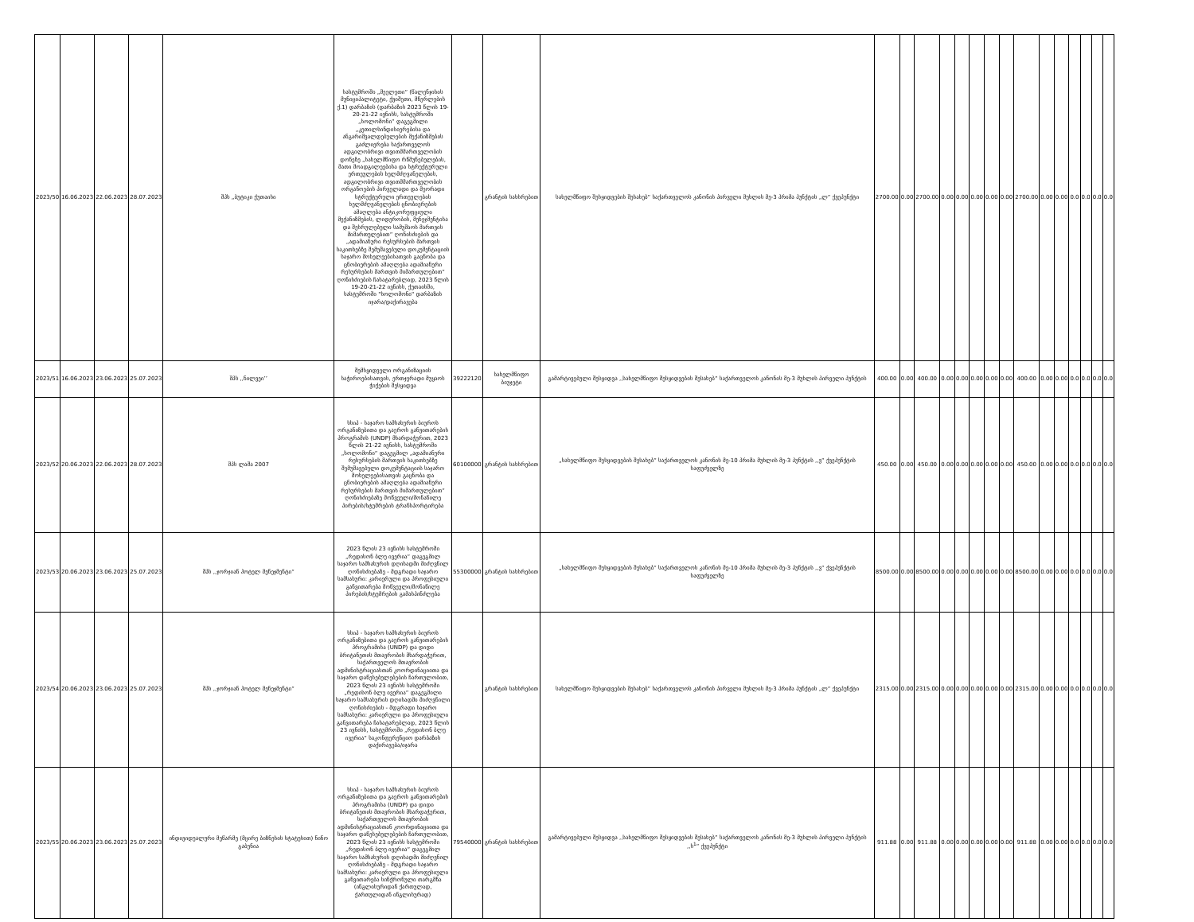| 2023/50 | 16.06.2023 | 22.06.2023 | 28.07.2023 | შპს „ბუტიკი ქუთაისი | სასტუმროში „მეელეთი“ (წალენჯიხის მუნიციპალიტეტი, ქვიშეთი, მწერლების ქ.1) დარბაზის (დარბაზის 2023 წლის 19-20-21-22 ივნისს, სასტუმროში „სოლომონი“ დაგეგმილი „კეთილსინდისიერებისა და ანგარიშვალდებულების მექანიზმების გაძლიერება საქართველოს ადგილობრივი თვითმმართველობის დონეზე „სახელმწიფო რწმუნებულების, მათი მოადგილეებისა და სტრუქტურული ერთეულების ხელმძღვანელების, ადგილობრივი თვითმმართველობის ორგანოების პირველადი და მეორადი სტრუქტურული ერთეულების ხელმძღვანელების ცნობიერების ამაღლება ანტიკორუფციული მექანიზმების, ლიდერობის, მენეჯმენტისა და შესრულებული სამუშაოს მართვის მიმართულებით“ ღონისძიების და „ადამიანური რესურსების მართვის საკითხებზე შემუშავებული დოკუმენტაციის საჯარო მოხელეებისათვის გაცნობა და ცნობიერების ამაღლება ადამიანური რესურსების მართვის მიმართულებით“ ღონისძიების ჩასატარებლად, 2023 წლის 19-20-21-22 ივნისს, ქუთაისში, სასტუმროში "სოლომონი" დარბაზის იჯარა/დაქირავება | | გრანტის სახსრებით | სახელმწიფო შესყიდვების შესახებ“ საქართველოს კანონის პირველი მუხლის მე-3 პრიმა პუნქტის „ლ“ ქვეპუნქტი | 2700.00 | 0.00 | 2700.00 | 0.00 | 0.00 | 0.00 | 0.00 | 0.00 | 2700.00 | 0.00 | 0.00 | 0.0 | 0.0 | 0.0 | 0.0 |
| 2023/51 | 16.06.2023 | 23.06.2023 | 25.07.2023 | შპს ,,ნილვეი’’ | შემსყიდველი ორგანიზაციის საჭიროებისათვის, ერთჯერადი მუყაოს ჭიქების შესყიდვა | 39222120 | სახელმწიფო ბიუჯეტი | გამარტივებული შესყიდვა ,,სახელმწიფო შესყიდვების შესახებ“ საქართველოს კანონის მე-3 მუხლის პირველი პუნქტის | 400.00 | 0.00 | 400.00 | 0.00 | 0.00 | 0.00 | 0.00 | 0.00 | 400.00 | 0.00 | 0.00 | 0.0 | 0.0 | 0.0 | 0.0 |
| 2023/52 | 20.06.2023 | 22.06.2023 | 28.07.2023 | შპს ლაშა 2007 | სსიპ - საჯარო სამსახურის ბიუროს ორგანიზებითა და გაეროს განვითარების პროგრამის (UNDP) მხარდაჭერით, 2023 წლის 21-22 ივნისს, სასტუმროში „სოლომონი“ დაგეგმილ „ადამიანური რესურსების მართვის საკითხებზე შემუშავებული დოკუმენტაციის საჯარო მოხელეებისათვის გაცნობა და ცნობიერების ამაღლება ადამიანური რესურსების მართვის მიმართულებით“ ღონისძიებაზე მოწვეული/მონაწილე პირების/სტუმრების ტრანსპორტირება | 60100000 | გრანტის სახსრებით | „სახელმწიფო შესყიდვების შესახებ“ საქართველოს კანონის მე-10 პრიმა მუხლის მე-3 პუნქტის ,,ვ“ ქვეპუნქტის საფუძველზე | 450.00 | 0.00 | 450.00 | 0.00 | 0.00 | 0.00 | 0.00 | 0.00 | 450.00 | 0.00 | 0.00 | 0.0 | 0.0 | 0.0 | 0.0 |
| 2023/53 | 20.06.2023 | 23.06.2023 | 25.07.2023 | შპს ,,ჯორჯიან ჰოტელ მენეჯმენტი“ | 2023 წლის 23 ივნისს სასტუმროში „რედისონ ბლუ ივერია“ დაგეგმილ საჯარო სამსახურის დღისადმი მიძღვნილ ღონისძიებაზე - მდგრადი საჯარო სამსახური: კარიერული და პროფესიული განვითარება მოწვეული/მონაწილე პირების/სტუმრების გამასპინძლება | 55300000 | გრანტის სახსრებით | „სახელმწიფო შესყიდვების შესახებ“ საქართველოს კანონის მე-10 პრიმა მუხლის მე-3 პუნქტის ,,ვ“ ქვეპუნქტის საფუძველზე | 8500.00 | 0.00 | 8500.00 | 0.00 | 0.00 | 0.00 | 0.00 | 0.00 | 8500.00 | 0.00 | 0.00 | 0.0 | 0.0 | 0.0 | 0.0 |
| 2023/54 | 20.06.2023 | 23.06.2023 | 25.07.2023 | შპს ,,ჯორჯიან ჰოტელ მენეჯმენტი“ | სსიპ - საჯარო სამსახურის ბიუროს ორგანიზებითა და გაეროს განვითარების პროგრამისა (UNDP) და დიდი ბრიტანეთის მთავრობის მხარდაჭერით, საქართველოს მთავრობის ადმინისტრაციასთან კოორდინაციითა და საჯარო დაწესებულებების ჩართულობით, 2023 წლის 23 ივნისს სასტუმროში „რედისონ ბლუ ივერია“ დაგეგმილი საჯარო სამსახურის დღისადმი მიძღვნილი ღონისძიების - მდგრადი საჯარო სამსახური: კარიერული და პროფესიული განვითარება ჩასატარებლად, 2023 წლის 23 ივნისს, სასტუმროში „რედისონ ბლუ ივერია“ საკონფერენციო დარბაზის დაქირავება/იჯარა | | გრანტის სახსრებით | სახელმწიფო შესყიდვების შესახებ“ საქართველოს კანონის პირველი მუხლის მე-3 პრიმა პუნქტის „ლ“ ქვეპუნქტი | 2315.00 | 0.00 | 2315.00 | 0.00 | 0.00 | 0.00 | 0.00 | 0.00 | 2315.00 | 0.00 | 0.00 | 0.0 | 0.0 | 0.0 | 0.0 |
| 2023/55 | 20.06.2023 | 23.06.2023 | 25.07.2023 | ინდივიდუალური მეწარმე (მცირე ბიზნესის სტატუსით) ნინო გაბუნია | სსიპ - საჯარო სამსახურის ბიუროს ორგანიზებითა და გაეროს განვითარების პროგრამისა (UNDP) და დიდი ბრიტანეთის მთავრობის მხარდაჭერით, საქართველოს მთავრობის ადმინისტრაციასთან კოორდინაციითა და საჯარო დაწესებულებების ჩართულობით, 2023 წლის 23 ივნისს სასტუმროში „რედისონ ბლუ ივერია“ დაგეგმილ საჯარო სამსახურის დღისადმი მიძღვნილ ღონისძიებაზე - მდგრადი საჯარო სამსახური: კარიერული და პროფესიული განვითარება სინქრონული თარგმნა (ინგლისურიდან ქართულად, ქართულიდან ინგლისურად) | 79540000 | გრანტის სახსრებით | გამარტივებული შესყიდვა ,,სახელმწიფო შესყიდვების შესახებ“ საქართველოს კანონის მე-3 მუხლის პირველი პუნქტის ,,ს<sup>1</sup>“ ქვეპუნქტი | 911.88 | 0.00 | 911.88 | 0.00 | 0.00 | 0.00 | 0.00 | 0.00 | 911.88 | 0.00 | 0.00 | 0.0 | 0.0 | 0.0 | 0.0 |